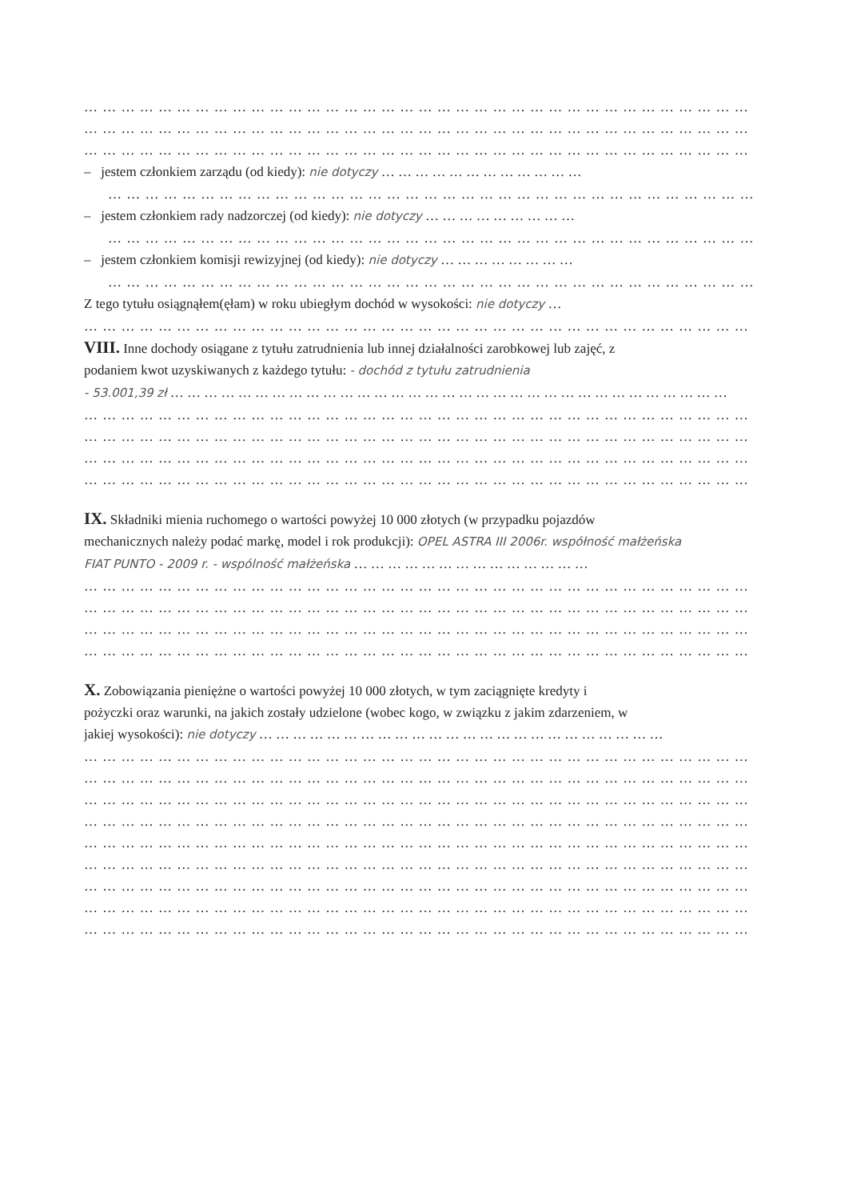… … … … … … … … … … … … … … … … … … … … … … … … … … … … … … … … … … … … … … … … … …
… … … … … … … … … … … … … … … … … … … … … … … … … … … … … … … … … … … … … … … … … …
… … … … … … … … … … … … … … … … … … … … … … … … … … … … … … … … … … … … … … … … … …
– jestem członkiem zarządu (od kiedy): nie dotyczy … … … … … … … … … … … …
… … … … … … … … … … … … … … … … … … … … … … … … … … … … … … … … … … … … … … …
– jestem członkiem rady nadzorczej (od kiedy): nie dotyczy … … … … … … … … …
… … … … … … … … … … … … … … … … … … … … … … … … … … … … … … … … … … … … … … …
– jestem członkiem komisji rewizyjnej (od kiedy): nie dotyczy … … … … … … … …
… … … … … … … … … … … … … … … … … … … … … … … … … … … … … … … … … … … … … … …
Z tego tytułu osiągnąłem(ęłam) w roku ubiegłym dochód w wysokości: nie dotyczy …
… … … … … … … … … … … … … … … … … … … … … … … … … … … … … … … … … … … … … … … … … …
VIII. Inne dochody osiągane z tytułu zatrudnienia lub innej działalności zarobkowej lub zajęć, z
podaniem kwot uzyskiwanych z każdego tytułu: - dochód z tytułu zatrudnienia
- 53.001,39 zł … … … … … … … … … … … … … … … … … … … … … … … … … … … … … … … … …
… … … … … … … … … … … … … … … … … … … … … … … … … … … … … … … … … … … … … … … … … …
… … … … … … … … … … … … … … … … … … … … … … … … … … … … … … … … … … … … … … … … … …
… … … … … … … … … … … … … … … … … … … … … … … … … … … … … … … … … … … … … … … … … …
… … … … … … … … … … … … … … … … … … … … … … … … … … … … … … … … … … … … … … … … … …
IX. Składniki mienia ruchomego o wartości powyżej 10 000 złotych (w przypadku pojazdów
mechanicznych należy podać markę, model i rok produkcji): OPEL ASTRA III 2006r. współność małżeńska
FIAT PUNTO - 2009 r. - wspólność małżeńska … … … … … … … … … … … … … …
… … … … … … … … … … … … … … … … … … … … … … … … … … … … … … … … … … … … … … … … … …
… … … … … … … … … … … … … … … … … … … … … … … … … … … … … … … … … … … … … … … … … …
… … … … … … … … … … … … … … … … … … … … … … … … … … … … … … … … … … … … … … … … … …
… … … … … … … … … … … … … … … … … … … … … … … … … … … … … … … … … … … … … … … … … …
X. Zobowiązania pieniężne o wartości powyżej 10 000 złotych, w tym zaciągnięte kredyty i
pożyczki oraz warunki, na jakich zostały udzielone (wobec kogo, w związku z jakim zdarzeniem, w
jakiej wysokości): nie dotyczy … … … … … … … … … … … … … … … … … … … … … … … …
… … … … … … … … … … … … … … … … … … … … … … … … … … … … … … … … … … … … … … … … … …
… … … … … … … … … … … … … … … … … … … … … … … … … … … … … … … … … … … … … … … … … …
… … … … … … … … … … … … … … … … … … … … … … … … … … … … … … … … … … … … … … … … … …
… … … … … … … … … … … … … … … … … … … … … … … … … … … … … … … … … … … … … … … … … …
… … … … … … … … … … … … … … … … … … … … … … … … … … … … … … … … … … … … … … … … … …
… … … … … … … … … … … … … … … … … … … … … … … … … … … … … … … … … … … … … … … … … …
… … … … … … … … … … … … … … … … … … … … … … … … … … … … … … … … … … … … … … … … … …
… … … … … … … … … … … … … … … … … … … … … … … … … … … … … … … … … … … … … … … … … …
… … … … … … … … … … … … … … … … … … … … … … … … … … … … … … … … … … … … … … … … … …